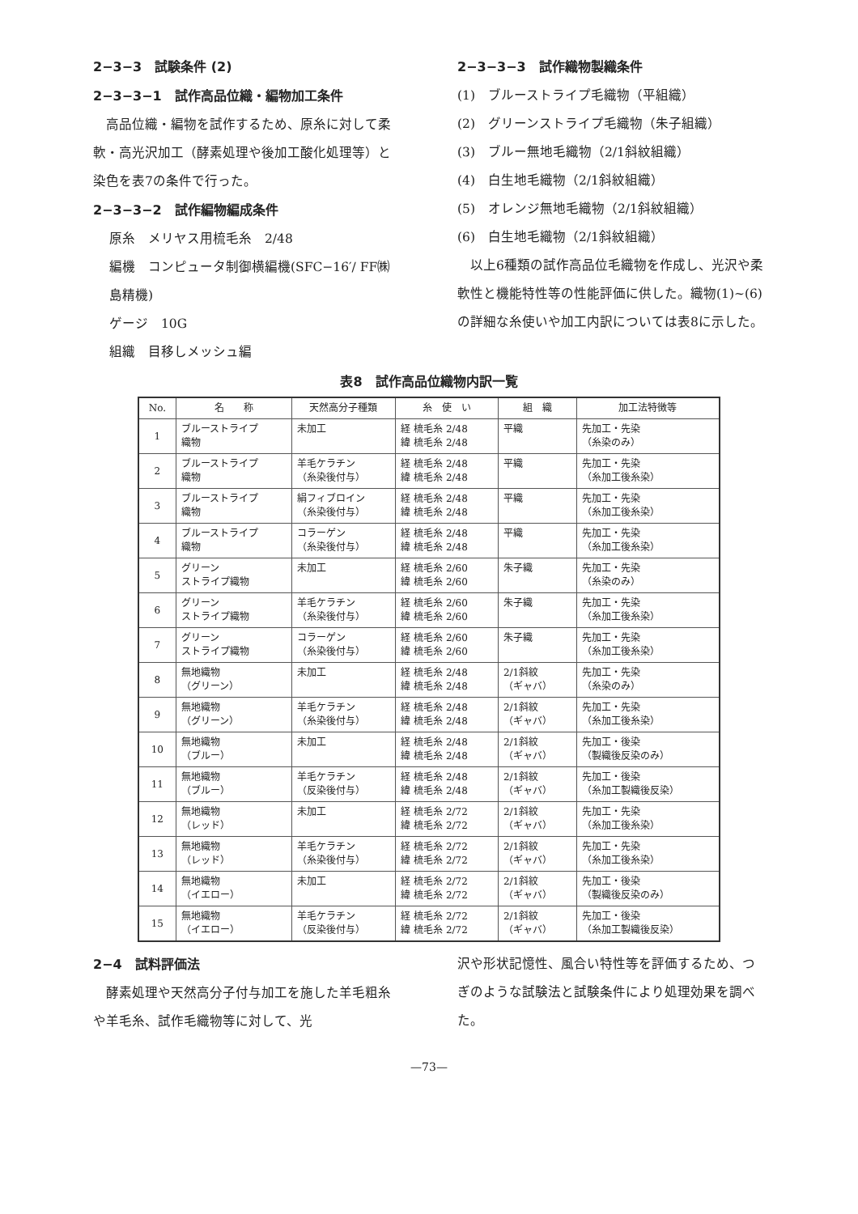2−3−3　試験条件 (2)
2−3−3−1　試作高品位織・編物加工条件
　高品位織・編物を試作するため、原糸に対して柔軟・高光沢加工（酵素処理や後加工酸化処理等）と染色を表7の条件で行った。
2−3−3−2　試作編物編成条件
原糸　メリヤス用梳毛糸　2/48
編機　コンピュータ制御横編機(SFC−16′/ FF㈱島精機)
ゲージ　10G
組織　目移しメッシュ編
2−3−3−3　試作織物製織条件
(1)　ブルーストライプ毛織物（平組織）
(2)　グリーンストライプ毛織物（朱子組織）
(3)　ブルー無地毛織物（2/1斜紋組織）
(4)　白生地毛織物（2/1斜紋組織）
(5)　オレンジ無地毛織物（2/1斜紋組織）
(6)　白生地毛織物（2/1斜紋組織）
　以上6種類の試作高品位毛織物を作成し、光沢や柔軟性と機能特性等の性能評価に供した。織物(1)~(6)の詳細な糸使いや加工内訳については表8に示した。
表8　試作高品位織物内訳一覧
| No. | 名 称 | 天然高分子種類 | 糸 使 い | 組 織 | 加工法特徴等 |
| --- | --- | --- | --- | --- | --- |
| 1 | ブルーストライプ 織物 | 未加工 | 経 梳毛糸 2/48 緯 梳毛糸 2/48 | 平織 | 先加工・先染 （糸染のみ） |
| 2 | ブルーストライプ 織物 | 羊毛ケラチン （糸染後付与） | 経 梳毛糸 2/48 緯 梳毛糸 2/48 | 平織 | 先加工・先染 （糸加工後糸染） |
| 3 | ブルーストライプ 織物 | 絹フィブロイン （糸染後付与） | 経 梳毛糸 2/48 緯 梳毛糸 2/48 | 平織 | 先加工・先染 （糸加工後糸染） |
| 4 | ブルーストライプ 織物 | コラーゲン （糸染後付与） | 経 梳毛糸 2/48 緯 梳毛糸 2/48 | 平織 | 先加工・先染 （糸加工後糸染） |
| 5 | グリーン ストライプ織物 | 未加工 | 経 梳毛糸 2/60 緯 梳毛糸 2/60 | 朱子織 | 先加工・先染 （糸染のみ） |
| 6 | グリーン ストライプ織物 | 羊毛ケラチン （糸染後付与） | 経 梳毛糸 2/60 緯 梳毛糸 2/60 | 朱子織 | 先加工・先染 （糸加工後糸染） |
| 7 | グリーン ストライプ織物 | コラーゲン （糸染後付与） | 経 梳毛糸 2/60 緯 梳毛糸 2/60 | 朱子織 | 先加工・先染 （糸加工後糸染） |
| 8 | 無地織物 （グリーン） | 未加工 | 経 梳毛糸 2/48 緯 梳毛糸 2/48 | 2/1斜紋 （ギャバ） | 先加工・先染 （糸染のみ） |
| 9 | 無地織物 （グリーン） | 羊毛ケラチン （糸染後付与） | 経 梳毛糸 2/48 緯 梳毛糸 2/48 | 2/1斜紋 （ギャバ） | 先加工・先染 （糸加工後糸染） |
| 10 | 無地織物 （ブルー） | 未加工 | 経 梳毛糸 2/48 緯 梳毛糸 2/48 | 2/1斜紋 （ギャバ） | 先加工・後染 （製織後反染のみ） |
| 11 | 無地織物 （ブルー） | 羊毛ケラチン （反染後付与） | 経 梳毛糸 2/48 緯 梳毛糸 2/48 | 2/1斜紋 （ギャバ） | 先加工・後染 （糸加工製織後反染） |
| 12 | 無地織物 （レッド） | 未加工 | 経 梳毛糸 2/72 緯 梳毛糸 2/72 | 2/1斜紋 （ギャバ） | 先加工・先染 （糸加工後糸染） |
| 13 | 無地織物 （レッド） | 羊毛ケラチン （糸染後付与） | 経 梳毛糸 2/72 緯 梳毛糸 2/72 | 2/1斜紋 （ギャバ） | 先加工・先染 （糸加工後糸染） |
| 14 | 無地織物 （イエロー） | 未加工 | 経 梳毛糸 2/72 緯 梳毛糸 2/72 | 2/1斜紋 （ギャバ） | 先加工・後染 （製織後反染のみ） |
| 15 | 無地織物 （イエロー） | 羊毛ケラチン （反染後付与） | 経 梳毛糸 2/72 緯 梳毛糸 2/72 | 2/1斜紋 （ギャバ） | 先加工・後染 （糸加工製織後反染） |
2−4　試料評価法
　酵素処理や天然高分子付与加工を施した羊毛粗糸や羊毛糸、試作毛織物等に対して、光
沢や形状記憶性、風合い特性等を評価するため、つぎのような試験法と試験条件により処理効果を調べた。
—73—